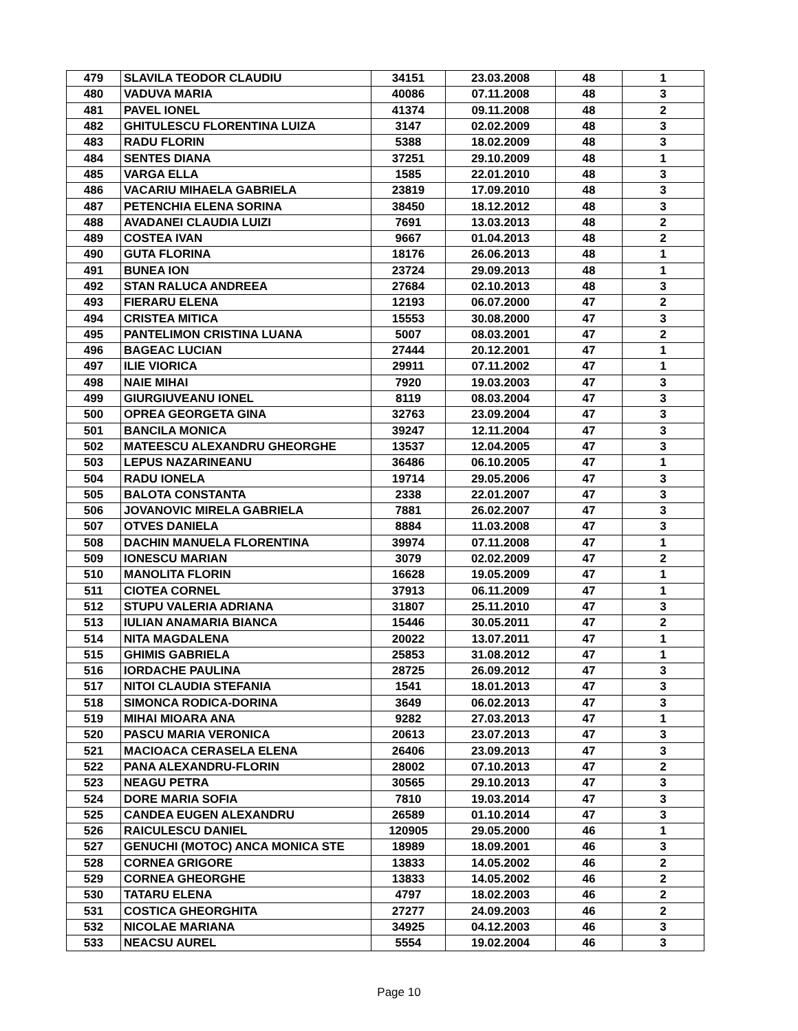| 479 | SLAVILA TEODOR CLAUDIU | 34151 | 23.03.2008 | 48 | 1 |
| 480 | VADUVA MARIA | 40086 | 07.11.2008 | 48 | 3 |
| 481 | PAVEL IONEL | 41374 | 09.11.2008 | 48 | 2 |
| 482 | GHITULESCU FLORENTINA LUIZA | 3147 | 02.02.2009 | 48 | 3 |
| 483 | RADU FLORIN | 5388 | 18.02.2009 | 48 | 3 |
| 484 | SENTES DIANA | 37251 | 29.10.2009 | 48 | 1 |
| 485 | VARGA ELLA | 1585 | 22.01.2010 | 48 | 3 |
| 486 | VACARIU MIHAELA GABRIELA | 23819 | 17.09.2010 | 48 | 3 |
| 487 | PETENCHIA ELENA SORINA | 38450 | 18.12.2012 | 48 | 3 |
| 488 | AVADANEI CLAUDIA LUIZI | 7691 | 13.03.2013 | 48 | 2 |
| 489 | COSTEA IVAN | 9667 | 01.04.2013 | 48 | 2 |
| 490 | GUTA FLORINA | 18176 | 26.06.2013 | 48 | 1 |
| 491 | BUNEA ION | 23724 | 29.09.2013 | 48 | 1 |
| 492 | STAN RALUCA ANDREEA | 27684 | 02.10.2013 | 48 | 3 |
| 493 | FIERARU ELENA | 12193 | 06.07.2000 | 47 | 2 |
| 494 | CRISTEA MITICA | 15553 | 30.08.2000 | 47 | 3 |
| 495 | PANTELIMON CRISTINA LUANA | 5007 | 08.03.2001 | 47 | 2 |
| 496 | BAGEAC LUCIAN | 27444 | 20.12.2001 | 47 | 1 |
| 497 | ILIE VIORICA | 29911 | 07.11.2002 | 47 | 1 |
| 498 | NAIE MIHAI | 7920 | 19.03.2003 | 47 | 3 |
| 499 | GIURGIUVEANU IONEL | 8119 | 08.03.2004 | 47 | 3 |
| 500 | OPREA GEORGETA GINA | 32763 | 23.09.2004 | 47 | 3 |
| 501 | BANCILA MONICA | 39247 | 12.11.2004 | 47 | 3 |
| 502 | MATEESCU ALEXANDRU GHEORGHE | 13537 | 12.04.2005 | 47 | 3 |
| 503 | LEPUS NAZARINEANU | 36486 | 06.10.2005 | 47 | 1 |
| 504 | RADU IONELA | 19714 | 29.05.2006 | 47 | 3 |
| 505 | BALOTA CONSTANTA | 2338 | 22.01.2007 | 47 | 3 |
| 506 | JOVANOVIC MIRELA GABRIELA | 7881 | 26.02.2007 | 47 | 3 |
| 507 | OTVES DANIELA | 8884 | 11.03.2008 | 47 | 3 |
| 508 | DACHIN MANUELA FLORENTINA | 39974 | 07.11.2008 | 47 | 1 |
| 509 | IONESCU MARIAN | 3079 | 02.02.2009 | 47 | 2 |
| 510 | MANOLITA FLORIN | 16628 | 19.05.2009 | 47 | 1 |
| 511 | CIOTEA CORNEL | 37913 | 06.11.2009 | 47 | 1 |
| 512 | STUPU VALERIA ADRIANA | 31807 | 25.11.2010 | 47 | 3 |
| 513 | IULIAN ANAMARIA BIANCA | 15446 | 30.05.2011 | 47 | 2 |
| 514 | NITA MAGDALENA | 20022 | 13.07.2011 | 47 | 1 |
| 515 | GHIMIS GABRIELA | 25853 | 31.08.2012 | 47 | 1 |
| 516 | IORDACHE PAULINA | 28725 | 26.09.2012 | 47 | 3 |
| 517 | NITOI CLAUDIA STEFANIA | 1541 | 18.01.2013 | 47 | 3 |
| 518 | SIMONCA RODICA-DORINA | 3649 | 06.02.2013 | 47 | 3 |
| 519 | MIHAI MIOARA ANA | 9282 | 27.03.2013 | 47 | 1 |
| 520 | PASCU MARIA VERONICA | 20613 | 23.07.2013 | 47 | 3 |
| 521 | MACIOACA CERASELA ELENA | 26406 | 23.09.2013 | 47 | 3 |
| 522 | PANA ALEXANDRU-FLORIN | 28002 | 07.10.2013 | 47 | 2 |
| 523 | NEAGU PETRA | 30565 | 29.10.2013 | 47 | 3 |
| 524 | DORE MARIA SOFIA | 7810 | 19.03.2014 | 47 | 3 |
| 525 | CANDEA EUGEN ALEXANDRU | 26589 | 01.10.2014 | 47 | 3 |
| 526 | RAICULESCU DANIEL | 120905 | 29.05.2000 | 46 | 1 |
| 527 | GENUCHI (MOTOC) ANCA MONICA STE | 18989 | 18.09.2001 | 46 | 3 |
| 528 | CORNEA GRIGORE | 13833 | 14.05.2002 | 46 | 2 |
| 529 | CORNEA GHEORGHE | 13833 | 14.05.2002 | 46 | 2 |
| 530 | TATARU ELENA | 4797 | 18.02.2003 | 46 | 2 |
| 531 | COSTICA GHEORGHITA | 27277 | 24.09.2003 | 46 | 2 |
| 532 | NICOLAE MARIANA | 34925 | 04.12.2003 | 46 | 3 |
| 533 | NEACSU AUREL | 5554 | 19.02.2004 | 46 | 3 |
Page 10